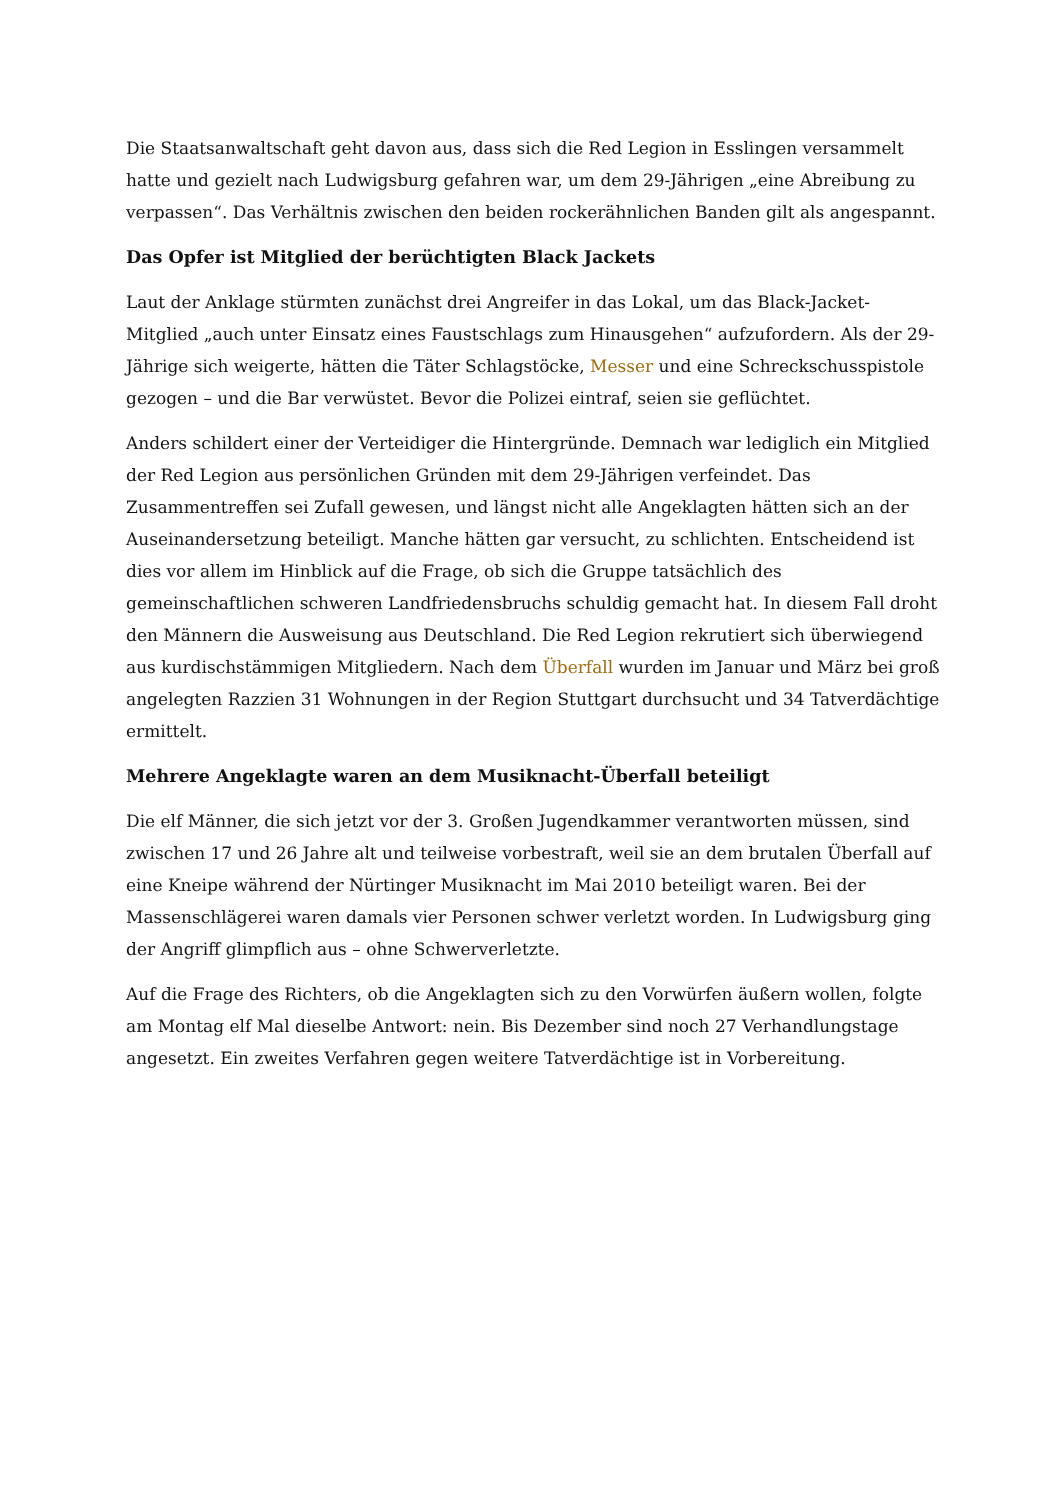Die Staatsanwaltschaft geht davon aus, dass sich die Red Legion in Esslingen versammelt hatte und gezielt nach Ludwigsburg gefahren war, um dem 29-Jährigen „eine Abreibung zu verpassen“. Das Verhältnis zwischen den beiden rockerähnlichen Banden gilt als angespannt.
Das Opfer ist Mitglied der berüchtigten Black Jackets
Laut der Anklage stürmten zunächst drei Angreifer in das Lokal, um das Black-Jacket-Mitglied „auch unter Einsatz eines Faustschlags zum Hinausgehen“ aufzufordern. Als der 29-Jährige sich weigerte, hätten die Täter Schlagstöcke, Messer und eine Schreckschusspistole gezogen – und die Bar verwüstet. Bevor die Polizei eintraf, seien sie geflüchtet.
Anders schildert einer der Verteidiger die Hintergründe. Demnach war lediglich ein Mitglied der Red Legion aus persönlichen Gründen mit dem 29-Jährigen verfeindet. Das Zusammentreffen sei Zufall gewesen, und längst nicht alle Angeklagten hätten sich an der Auseinandersetzung beteiligt. Manche hätten gar versucht, zu schlichten. Entscheidend ist dies vor allem im Hinblick auf die Frage, ob sich die Gruppe tatsächlich des gemeinschaftlichen schweren Landfriedensbruchs schuldig gemacht hat. In diesem Fall droht den Männern die Ausweisung aus Deutschland. Die Red Legion rekrutiert sich überwiegend aus kurdischstämmigen Mitgliedern. Nach dem Überfall wurden im Januar und März bei groß angelegten Razzien 31 Wohnungen in der Region Stuttgart durchsucht und 34 Tatverdächtige ermittelt.
Mehrere Angeklagte waren an dem Musiknacht-Überfall beteiligt
Die elf Männer, die sich jetzt vor der 3. Großen Jugendkammer verantworten müssen, sind zwischen 17 und 26 Jahre alt und teilweise vorbestraft, weil sie an dem brutalen Überfall auf eine Kneipe während der Nürtinger Musiknacht im Mai 2010 beteiligt waren. Bei der Massenschlägerei waren damals vier Personen schwer verletzt worden. In Ludwigsburg ging der Angriff glimpflich aus – ohne Schwerverletzte.
Auf die Frage des Richters, ob die Angeklagten sich zu den Vorwürfen äußern wollen, folgte am Montag elf Mal dieselbe Antwort: nein. Bis Dezember sind noch 27 Verhandlungstage angesetzt. Ein zweites Verfahren gegen weitere Tatverdächtige ist in Vorbereitung.